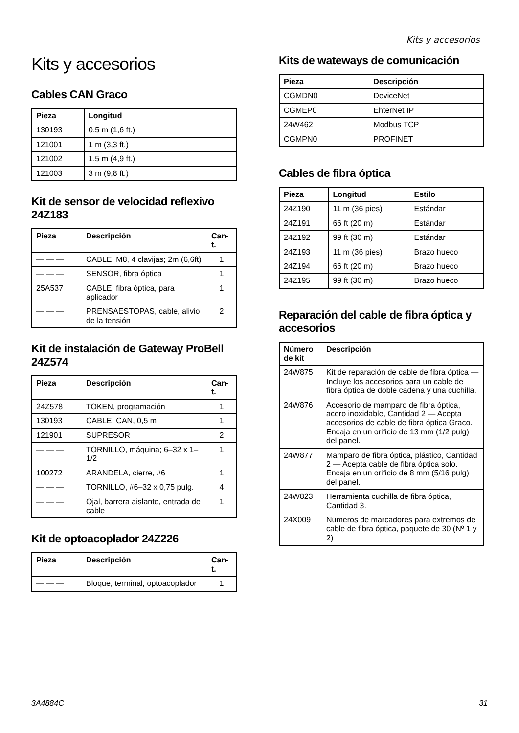Kits y accesorios
Kits y accesorios
Cables CAN Graco
| Pieza | Longitud |
| --- | --- |
| 130193 | 0,5 m (1,6 ft.) |
| 121001 | 1 m (3,3 ft.) |
| 121002 | 1,5 m (4,9 ft.) |
| 121003 | 3 m (9,8 ft.) |
Kit de sensor de velocidad reflexivo 24Z183
| Pieza | Descripción | Can-t. |
| --- | --- | --- |
| — — — | CABLE, M8, 4 clavijas; 2m (6,6ft) | 1 |
| — — — | SENSOR, fibra óptica | 1 |
| 25A537 | CABLE, fibra óptica, para aplicador | 1 |
| — — — | PRENSAESTOPAS, cable, alivio de la tensión | 2 |
Kit de instalación de Gateway ProBell 24Z574
| Pieza | Descripción | Can-t. |
| --- | --- | --- |
| 24Z578 | TOKEN, programación | 1 |
| 130193 | CABLE, CAN, 0,5 m | 1 |
| 121901 | SUPRESOR | 2 |
| — — — | TORNILLO, máquina; 6–32 x 1–1/2 | 1 |
| 100272 | ARANDELA, cierre, #6 | 1 |
| — — — | TORNILLO, #6–32 x 0,75 pulg. | 4 |
| — — — | Ojal, barrera aislante, entrada de cable | 1 |
Kit de optoacoplador 24Z226
| Pieza | Descripción | Can-t. |
| --- | --- | --- |
| — — — | Bloque, terminal, optoacoplador | 1 |
Kits de wateways de comunicación
| Pieza | Descripción |
| --- | --- |
| CGMDN0 | DeviceNet |
| CGMEP0 | EhterNet IP |
| 24W462 | Modbus TCP |
| CGMPN0 | PROFINET |
Cables de fibra óptica
| Pieza | Longitud | Estilo |
| --- | --- | --- |
| 24Z190 | 11 m (36 pies) | Estándar |
| 24Z191 | 66 ft (20 m) | Estándar |
| 24Z192 | 99 ft (30 m) | Estándar |
| 24Z193 | 11 m (36 pies) | Brazo hueco |
| 24Z194 | 66 ft (20 m) | Brazo hueco |
| 24Z195 | 99 ft (30 m) | Brazo hueco |
Reparación del cable de fibra óptica y accesorios
| Número de kit | Descripción |
| --- | --- |
| 24W875 | Kit de reparación de cable de fibra óptica — Incluye los accesorios para un cable de fibra óptica de doble cadena y una cuchilla. |
| 24W876 | Accesorio de mamparo de fibra óptica, acero inoxidable, Cantidad 2 — Acepta accesorios de cable de fibra óptica Graco. Encaja en un orificio de 13 mm (1/2 pulg) del panel. |
| 24W877 | Mamparo de fibra óptica, plástico, Cantidad 2 — Acepta cable de fibra óptica solo. Encaja en un orificio de 8 mm (5/16 pulg) del panel. |
| 24W823 | Herramienta cuchilla de fibra óptica, Cantidad 3. |
| 24X009 | Números de marcadores para extremos de cable de fibra óptica, paquete de 30 (Nº 1 y 2) |
3A4884C 31